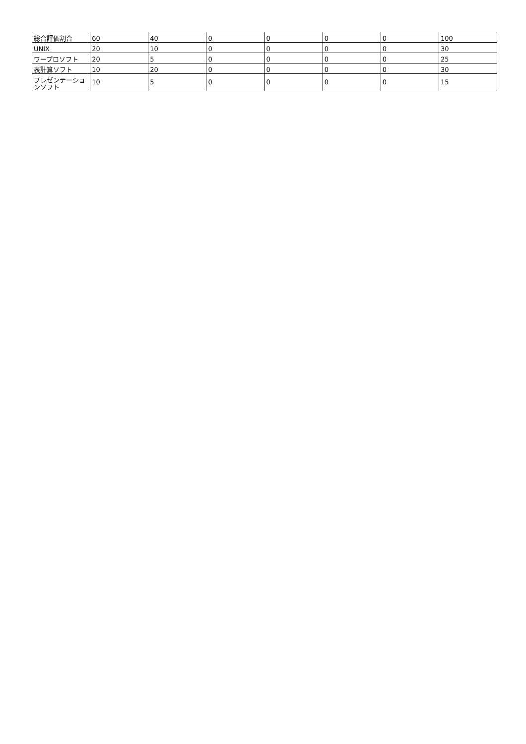| 総合評価割合 | 60 | 40 | 0 | 0 | 0 | 0 | 100 |
| UNIX | 20 | 10 | 0 | 0 | 0 | 0 | 30 |
| ワープロソフト | 20 | 5 | 0 | 0 | 0 | 0 | 25 |
| 表計算ソフト | 10 | 20 | 0 | 0 | 0 | 0 | 30 |
| プレゼンテーションソフト | 10 | 5 | 0 | 0 | 0 | 0 | 15 |